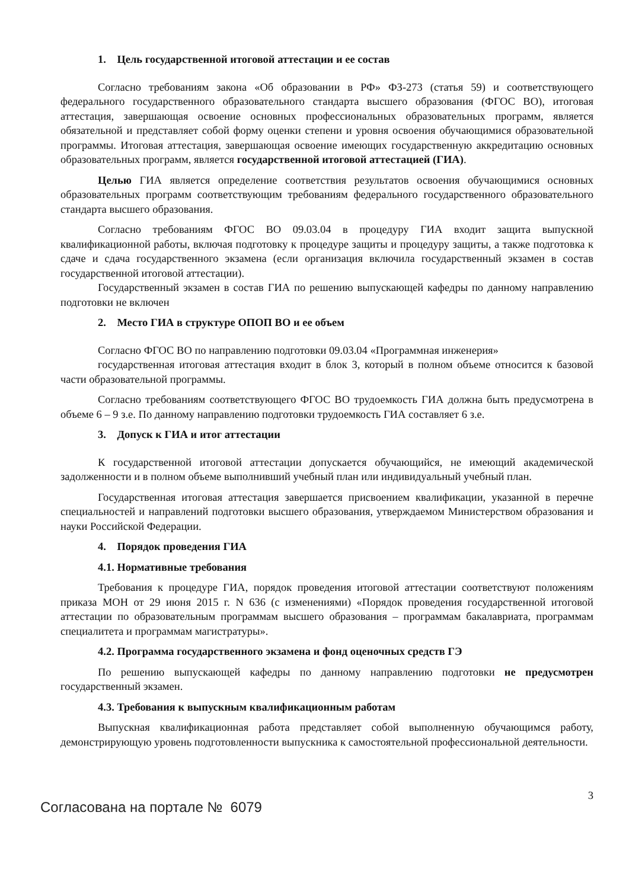1. Цель государственной итоговой аттестации и ее состав
Согласно требованиям закона «Об образовании в РФ» ФЗ-273 (статья 59) и соответствующего федерального государственного образовательного стандарта высшего образования (ФГОС ВО), итоговая аттестация, завершающая освоение основных профессиональных образовательных программ, является обязательной и представляет собой форму оценки степени и уровня освоения обучающимися образовательной программы. Итоговая аттестация, завершающая освоение имеющих государственную аккредитацию основных образовательных программ, является государственной итоговой аттестацией (ГИА).
Целью ГИА является определение соответствия результатов освоения обучающимися основных образовательных программ соответствующим требованиям федерального государственного образовательного стандарта высшего образования.
Согласно требованиям ФГОС ВО 09.03.04 в процедуру ГИА входит защита выпускной квалификационной работы, включая подготовку к процедуре защиты и процедуру защиты, а также подготовка к сдаче и сдача государственного экзамена (если организация включила государственный экзамен в состав государственной итоговой аттестации).
Государственный экзамен в состав ГИА по решению выпускающей кафедры по данному направлению подготовки не включен
2. Место ГИА в структуре ОПОП ВО и ее объем
Согласно ФГОС ВО по направлению подготовки 09.03.04 «Программная инженерия»
государственная итоговая аттестация входит в блок 3, который в полном объеме относится к базовой части образовательной программы.
Согласно требованиям соответствующего ФГОС ВО трудоемкость ГИА должна быть предусмотрена в объеме 6 – 9 з.е. По данному направлению подготовки трудоемкость ГИА составляет 6 з.е.
3. Допуск к ГИА и итог аттестации
К государственной итоговой аттестации допускается обучающийся, не имеющий академической задолженности и в полном объеме выполнивший учебный план или индивидуальный учебный план.
Государственная итоговая аттестация завершается присвоением квалификации, указанной в перечне специальностей и направлений подготовки высшего образования, утверждаемом Министерством образования и науки Российской Федерации.
4. Порядок проведения ГИА
4.1. Нормативные требования
Требования к процедуре ГИА, порядок проведения итоговой аттестации соответствуют положениям приказа МОН от 29 июня 2015 г. N 636 (с изменениями) «Порядок проведения государственной итоговой аттестации по образовательным программам высшего образования – программам бакалавриата, программам специалитета и программам магистратуры».
4.2. Программа государственного экзамена и фонд оценочных средств ГЭ
По решению выпускающей кафедры по данному направлению подготовки не предусмотрен государственный экзамен.
4.3. Требования к выпускным квалификационным работам
Выпускная квалификационная работа представляет собой выполненную обучающимся работу, демонстрирующую уровень подготовленности выпускника к самостоятельной профессиональной деятельности.
3
Согласована на портале № 6079